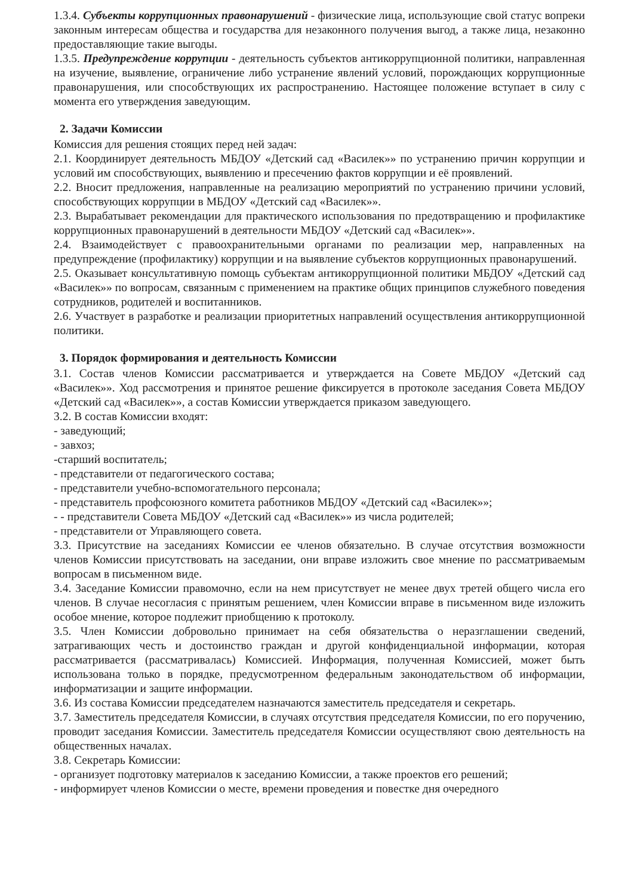1.3.4. Субъекты коррупционных правонарушений - физические лица, использующие свой статус вопреки законным интересам общества и государства для незаконного получения выгод, а также лица, незаконно предоставляющие такие выгоды.
1.3.5. Предупреждение коррупции - деятельность субъектов антикоррупционной политики, направленная на изучение, выявление, ограничение либо устранение явлений условий, порождающих коррупционные правонарушения, или способствующих их распространению. Настоящее положение вступает в силу с момента его утверждения заведующим.
2. Задачи Комиссии
Комиссия для решения стоящих перед ней задач:
2.1. Координирует деятельность МБДОУ «Детский сад «Василек»» по устранению причин коррупции и условий им способствующих, выявлению и пресечению фактов коррупции и её проявлений.
2.2. Вносит предложения, направленные на реализацию мероприятий по устранению причини условий, способствующих коррупции в МБДОУ «Детский сад «Василек»».
2.3. Вырабатывает рекомендации для практического использования по предотвращению и профилактике коррупционных правонарушений в деятельности МБДОУ «Детский сад «Василек»».
2.4. Взаимодействует с правоохранительными органами по реализации мер, направленных на предупреждение (профилактику) коррупции и на выявление субъектов коррупционных правонарушений.
2.5. Оказывает консультативную помощь субъектам антикоррупционной политики МБДОУ «Детский сад «Василек»» по вопросам, связанным с применением на практике общих принципов служебного поведения сотрудников, родителей и воспитанников.
2.6. Участвует в разработке и реализации приоритетных направлений осуществления антикоррупционной политики.
3. Порядок формирования и деятельность Комиссии
3.1. Состав членов Комиссии рассматривается и утверждается на Совете МБДОУ «Детский сад «Василек»». Ход рассмотрения и принятое решение фиксируется в протоколе заседания Совета МБДОУ «Детский сад «Василек»», а состав Комиссии утверждается приказом заведующего.
3.2. В состав Комиссии входят:
- заведующий;
- завхоз;
-старший воспитатель;
- представители от педагогического состава;
- представители учебно-вспомогательного персонала;
- представитель профсоюзного комитета работников МБДОУ «Детский сад «Василек»»;
- - представители Совета МБДОУ «Детский сад «Василек»» из числа родителей;
- представители от Управляющего совета.
3.3. Присутствие на заседаниях Комиссии ее членов обязательно. В случае отсутствия возможности членов Комиссии присутствовать на заседании, они вправе изложить свое мнение по рассматриваемым вопросам в письменном виде.
3.4. Заседание Комиссии правомочно, если на нем присутствует не менее двух третей общего числа его членов. В случае несогласия с принятым решением, член Комиссии вправе в письменном виде изложить особое мнение, которое подлежит приобщению к протоколу.
3.5. Член Комиссии добровольно принимает на себя обязательства о неразглашении сведений, затрагивающих честь и достоинство граждан и другой конфиденциальной информации, которая рассматривается (рассматривалась) Комиссией. Информация, полученная Комиссией, может быть использована только в порядке, предусмотренном федеральным законодательством об информации, информатизации и защите информации.
3.6. Из состава Комиссии председателем назначаются заместитель председателя и секретарь.
3.7. Заместитель председателя Комиссии, в случаях отсутствия председателя Комиссии, по его поручению, проводит заседания Комиссии. Заместитель председателя Комиссии осуществляют свою деятельность на общественных началах.
3.8. Секретарь Комиссии:
- организует подготовку материалов к заседанию Комиссии, а также проектов его решений;
- информирует членов Комиссии о месте, времени проведения и повестке дня очередного